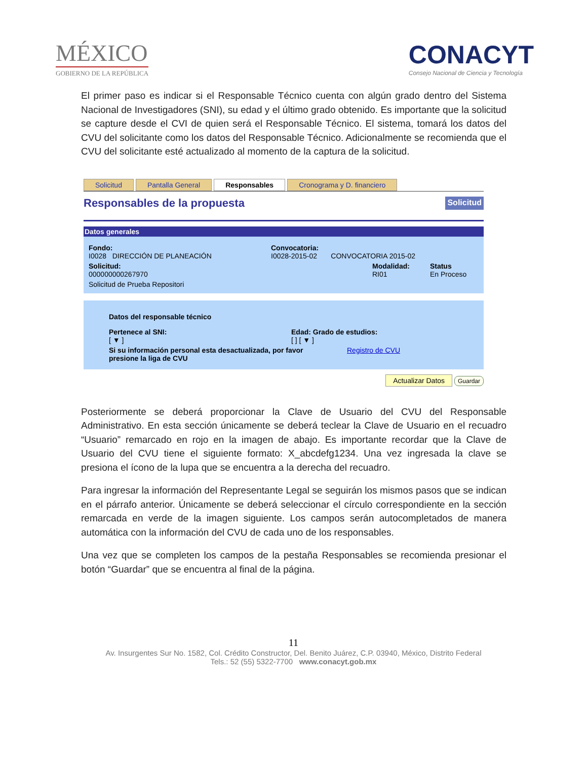MÉXICO
GOBIERNO DE LA REPÚBLICA
CONACYT
Consejo Nacional de Ciencia y Tecnología
El primer paso es indicar si el Responsable Técnico cuenta con algún grado dentro del Sistema Nacional de Investigadores (SNI), su edad y el último grado obtenido. Es importante que la solicitud se capture desde el CVI de quien será el Responsable Técnico. El sistema, tomará los datos del CVU del solicitante como los datos del Responsable Técnico. Adicionalmente se recomienda que el CVU del solicitante esté actualizado al momento de la captura de la solicitud.
Solicitud Pantalla General Responsables Cronograma y D. financiero
Responsables de la propuesta Solicitud
Datos generales
Fondo:
I0028 DIRECCIÓN DE PLANEACIÓN
Convocatoria:
I0028-2015-02 CONVOCATORIA 2015-02
Solicitud:
000000000267970
Modalidad:
RI01
Status
En Proceso
Solicitud de Prueba Repositori
Datos del responsable técnico
Pertenece al SNI:
[ ▼ ]
Edad: Grado de estudios:
[ ] [ ▼ ]
Si su información personal esta desactualizada, por favor presione la liga de CVU Registro de CVU
Actualizar Datos Guardar
Posteriormente se deberá proporcionar la Clave de Usuario del CVU del Responsable Administrativo. En esta sección únicamente se deberá teclear la Clave de Usuario en el recuadro “Usuario” remarcado en rojo en la imagen de abajo. Es importante recordar que la Clave de Usuario del CVU tiene el siguiente formato: X_abcdefg1234. Una vez ingresada la clave se presiona el ícono de la lupa que se encuentra a la derecha del recuadro.
Para ingresar la información del Representante Legal se seguirán los mismos pasos que se indican en el párrafo anterior. Únicamente se deberá seleccionar el círculo correspondiente en la sección remarcada en verde de la imagen siguiente. Los campos serán autocompletados de manera automática con la información del CVU de cada uno de los responsables.
Una vez que se completen los campos de la pestaña Responsables se recomienda presionar el botón “Guardar” que se encuentra al final de la página.
11
Av. Insurgentes Sur No. 1582, Col. Crédito Constructor, Del. Benito Juárez, C.P. 03940, México, Distrito Federal
Tels.: 52 (55) 5322-7700 www.conacyt.gob.mx